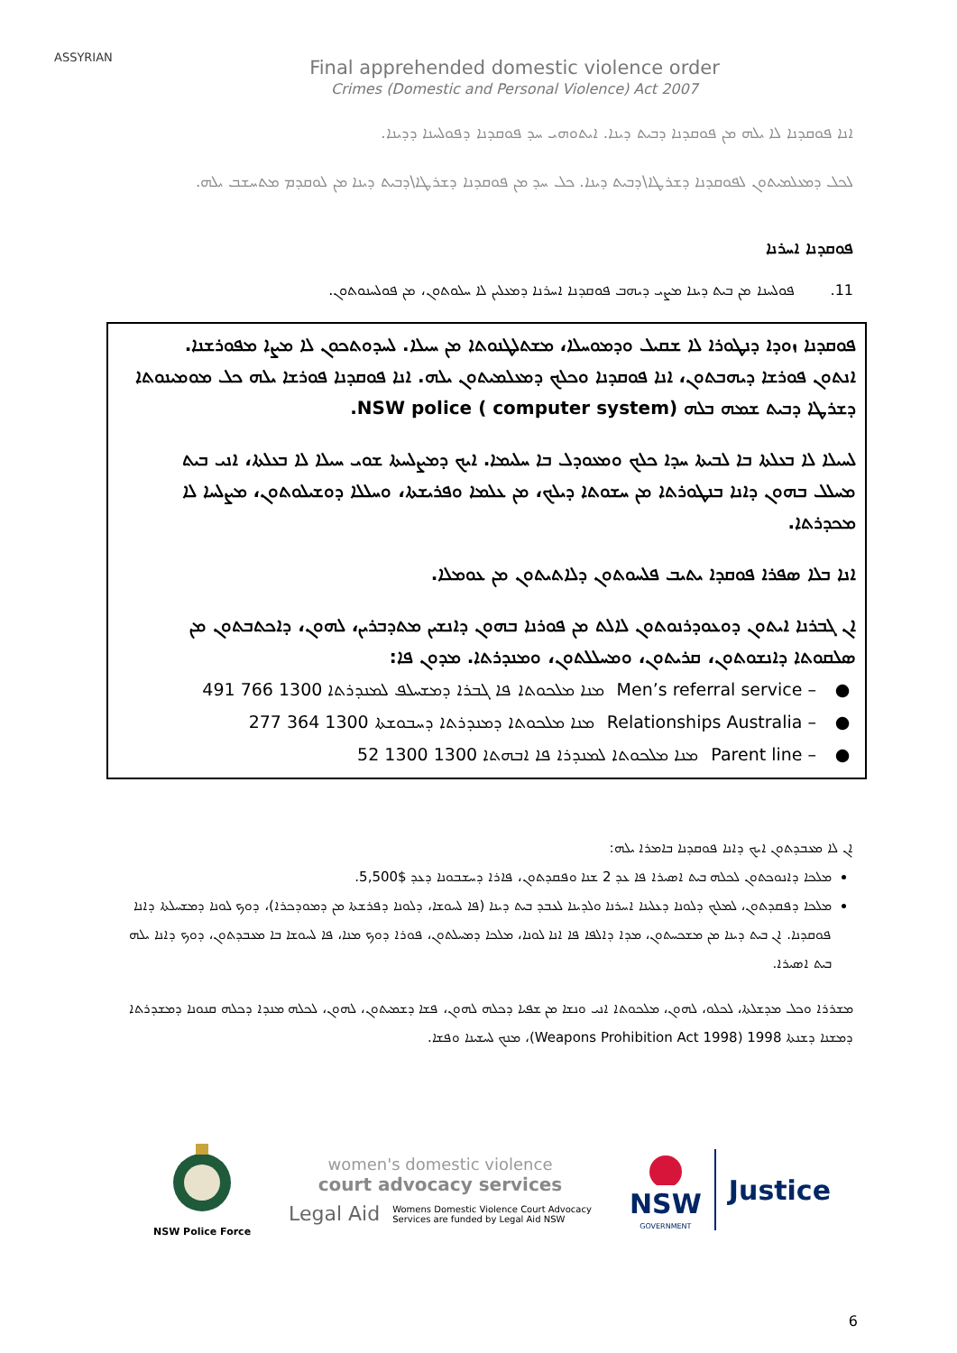ASSYRIAN
Final apprehended domestic violence order
Crimes (Domestic and Personal Violence) Act 2007
ܐܢܐ ܦܘܩܕܢܐ ܠܐ ܝܠܗ ܡܢ ܦܘܩܕܢܐ ܕܒܝܬ ܕܝܢܐ. ܐܝܬܘܗܝ ܚܕ ܦܘܩܕܢܐ ܕܦܘܠܚܢܐ ܕܕܝܢܐ.
ܠܟܠ ܕܡܥܠܡܝܬܘܢ ܠܦܘܩܕܢܐ ܕܫܪܛܐ\ܕܒܝܬ ܕܝܢܐ. ܟܠ ܚܕ ܡܢ ܦܘܩܕܢܐ ܕܫܪܛܐ\ܕܒܝܬ ܕܝܢܐ ܡܢ ܠܘܩܕܡ ܡܬܚܫܒ ܝܠܗ.
ܦܘܩܕܢܐ ܐܚܪܢܐ
11. ܦܘܠܚܢܐ ܡܢ ܒܝܬ ܕܝܢܐ ܡܨܝ ܕܝܗܒ ܦܘܩܕܢܐ ܐܚܪܢܐ ܕܡܥܠܝܢ ܠܐ ܚܠܘܬܘܢ، ܡܢ ܦܘܠܚܢܘܬܘܢ.
ܦܘܩܕܢܐ ܙܘܕܐ ܕܢܛܘܪܐ ܠܐ ܫܩܝܠ ܘܕܡܘܚܠܐ، ܡܫܬܠܛܢܘܬܐ ܡܢ ܚܝܠܐ. ܠܚܕܘܬܟܘܢ ܠܐ ܡܨܐ ܡܦܘܪܫܢܐ. ܐܢܬܘܢ ܦܘܪܫܐ ܕܝܗܒܬܘܢ، ܐܢܐ ܦܘܩܕܢܐ ܘܟܠܟ ܕܡܥܠܡܝܬܘܢ ܝܠܗ. ܐܢܐ ܦܘܩܕܢܐ ܦܘܪܫܐ ܝܠܗ ܟܠ ܡܘܡܝܢܘܬܐ ܕܫܪܛܐ ܕܒܝܬ ܫܡܗ ܒܠܗ NSW police ( computer system).
ܠܚܝܠܐ ܠܐ ܒܥܠܬܐ ܒܐ ܠܒܝܬܐ ܚܕܐ ܟܠܟ ܘܡܥܘܕܠ ܒܐ ܚܠܝܡܐ. ܐܝܟ ܕܡܨܠܚܬܐ ܫܘܝ ܚܝܠܐ ܠܐ ܒܥܠܬܐ، ܐܢܝ ܒܝܬ ܡܚܠܠ ܒܗܘܢ ܕܐܢܐ ܒܢܛܘܪܬܐ ܡܢ ܚܫܘܬܐ ܕܝܠܟ، ܡܢ ܥܠܡܐ ܘܦܪܝܫܬܐ، ܘܚܠܠܐ ܕܘܫܝܠܘܬܘܢ، ܡܨܠܚܐ ܠܐ ܡܟܕܪܬܐ.
ܐܢܐ ܒܠܐ ܣܦܪܐ ܦܘܩܕܐ ܝܬܝܒ ܦܠܚܘܬܘܢ ܕܠܐܬܝܬܘܢ ܡܢ ܥܘܡܠܐ.
ܐܢ ܓܒܪܢܐ ܐܝܬܘܢ ܕܘܥܘܕܪܢܘܬܘܢ ܠܐܠܬ ܡܢ ܦܘܪܢܐ ܒܗܘܢ ܕܐܢܫܝܢ ܡܬܕܒܪܝܢ، ܠܗܘܢ، ܕܐܟܬܒܬܘܢ ܡܢ ܣܠܩܘܬܐ ܕܐܢܫܘܬܘܢ، ܩܪܝܬܘܢ، ܘܡܚܠܠܬܘܢ، ܘܡܢܕܪܬܐ. ܡܕܘܢ ܦܐ:
ܡܢܐ ܡܠܟܘܬܐ ܦܐ ܓܒܪܐ ܕܡܫܚܠܦ ܠܡܢܕܪܬܐ 1300 766 491 Men’s referral service – ●
ܡܢܐ ܡܠܟܘܬܐ ܕܡܢܕܪܬܐ ܕܚܒܘܫܬܐ 1300 364 277 Relationships Australia – ●
ܡܢܐ ܡܠܟܘܬܐ ܠܡܢܕܪܐ ܦܐ ܐܒܗܬܐ 1300 1300 52 Parent line – ●
ܐܢ ܠܐ ܡܥܒܕܬܘܢ ܐܝܟ ܕܐܢܐ ܦܘܩܕܢܐ ܒܐܡܪܐ ܝܠܗ:
ܡܠܟܐ ܕܐܢܘܟܬܘܢ ܠܟܠܗ ܒܝܬ ܐܣܝܪܐ ܦܐ ܥܕ 2 ܫܢܐ ܘܦܩܕܬܘܢ، ܦܐܪܐ ܕܚܫܒܘܢܐ ܕܥܕ $5,500.
ܡܠܟܐ ܕܦܩܕܬܘܢ، ܠܡܠܟ ܕܠܘܢܐ ܕܥܠܝܢܐ ܐܚܪܢܐ ܘܠܕܝܢܐ ܠܥܒܕ ܒܝܬ ܕܝܢܐ (ܦܐ ܠܚܘܫܐ، ܕܠܘܢܐ ܕܦܪܫܬܐ ܡܢ ܕܡܘܕܟܪܐ)، ܕܘܟ ܠܘܢܐ ܕܡܫܚܠܬܐ ܕܐܢܐ ܦܘܩܕܢܐ. ܐܢ ܒܝܬ ܕܝܢܐ ܡܢ ܡܫܟܚܬܘܢ، ܡܕܐ ܕܐܠܦܐ ܦܐ ܐܢܐ ܠܘܢܐ، ܡܠܟܐ ܕܡܚܠܬܘܢ، ܦܘܪܐ ܕܘܟ ܡܢܐ، ܦܐ ܠܚܘܫܐ ܒܐ ܡܥܒܕܬܘܢ، ܕܘܟ ܕܐܢܐ ܝܠܗ ܒܝܬ ܐܣܝܪܐ.
ܡܫܪܪܐ ܘܟܠ ܡܕܫܠܬܐ، ܠܟܠܘ، ܠܗܘܢ، ܡܠܟܘܬܐ ܐܢܝ ܘܢܫܐ ܡܢ ܫܦܝܐ ܕܟܠܗ ܠܗܘܢ، ܦܫܐ ܕܫܡܝܬܘܢ، ܠܗܘܢ، ܠܟܠܗ ܡܢܕܐ ܕܟܠܗ ܩܢܘܢܐ ܕܡܫܕܪܬܐ ܕܡܫܢܐ ܕܫܢܬܐ 1998 (Weapons Prohibition Act 1998)، ܡܢܟ ܠܚܫܝܢܐ ܘܦܫܐ.
NSW Police Force
women's domestic violence
court advocacy services
Legal Aid Womens Domestic Violence Court Advocacy
Services are funded by Legal Aid NSW
NSW
GOVERNMENT
Justice
6